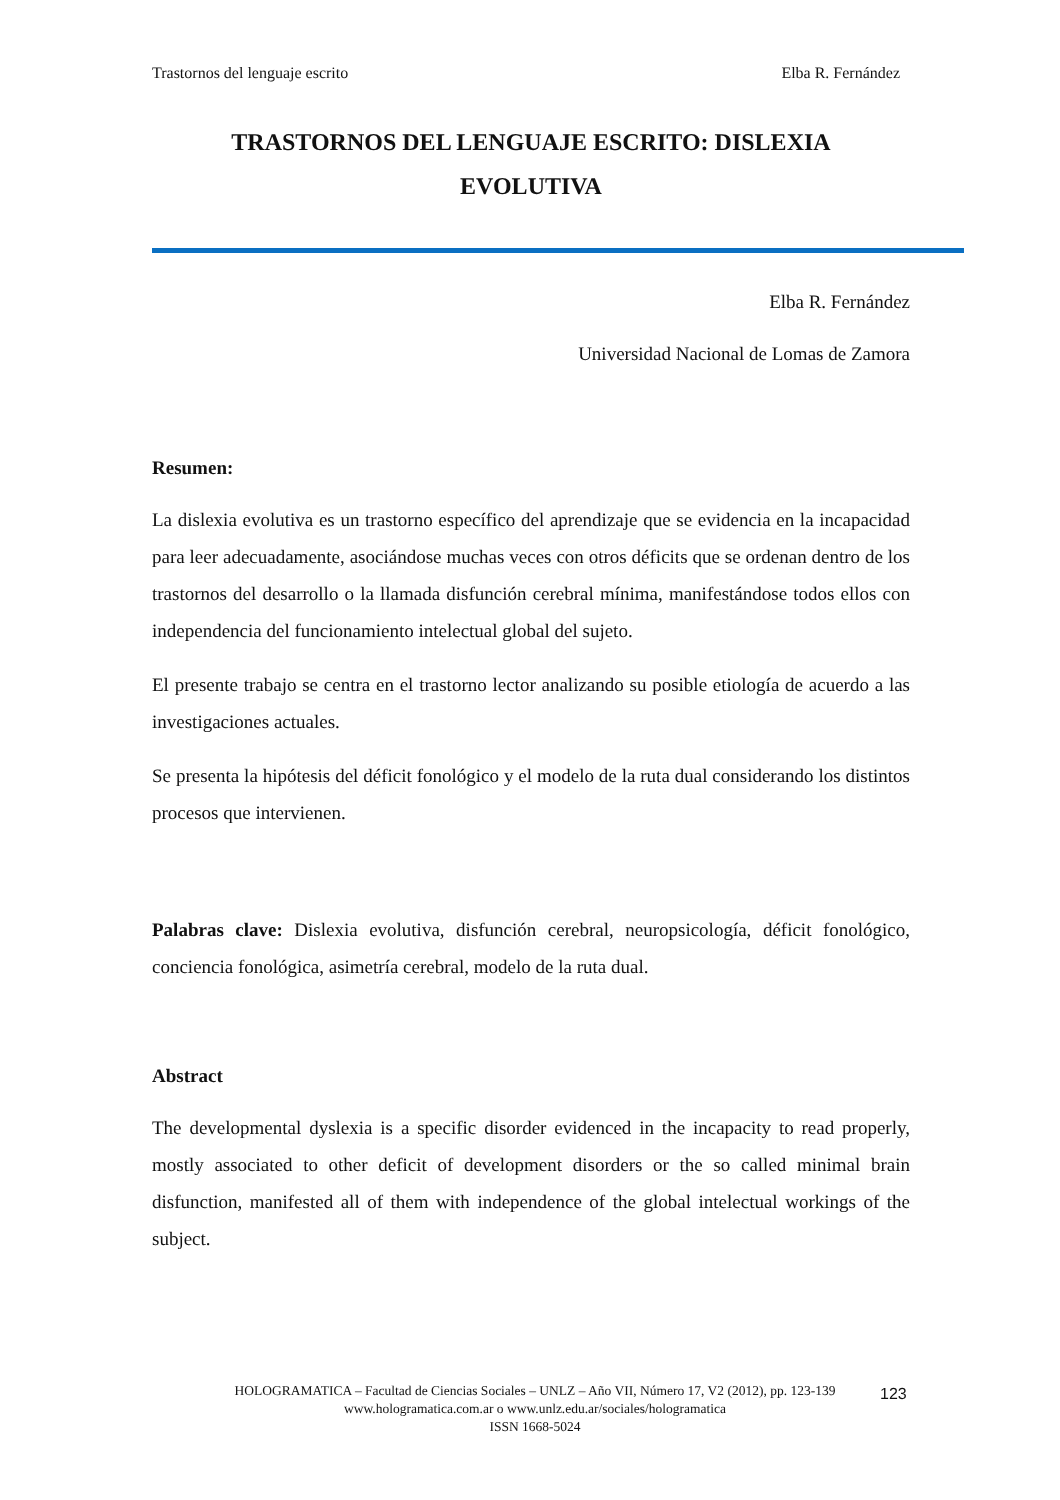Trastornos del lenguaje escrito Elba R. Fernández
TRASTORNOS DEL LENGUAJE ESCRITO: DISLEXIA
EVOLUTIVA
Elba R. Fernández
Universidad Nacional de Lomas de Zamora
Resumen:
La dislexia evolutiva es un trastorno específico del aprendizaje que se evidencia en la incapacidad para leer adecuadamente, asociándose muchas veces con otros déficits que se ordenan dentro de los trastornos del desarrollo o la llamada disfunción cerebral mínima, manifestándose todos ellos con independencia del funcionamiento intelectual global del sujeto.
El presente trabajo se centra en el trastorno lector analizando su posible etiología de acuerdo a las investigaciones actuales.
Se presenta la hipótesis del déficit fonológico y el modelo de la ruta dual considerando los distintos procesos que intervienen.
Palabras clave: Dislexia evolutiva, disfunción cerebral, neuropsicología, déficit fonológico, conciencia fonológica, asimetría cerebral, modelo de la ruta dual.
Abstract
The developmental dyslexia is a specific disorder evidenced in the incapacity to read properly, mostly associated to other deficit of development disorders or the so called minimal brain disfunction, manifested all of them with independence of the global intelectual workings of the subject.
HOLOGRAMATICA – Facultad de Ciencias Sociales – UNLZ – Año VII, Número 17, V2 (2012), pp. 123-139
www.hologramatica.com.ar o www.unlz.edu.ar/sociales/hologramatica
ISSN 1668-5024
123